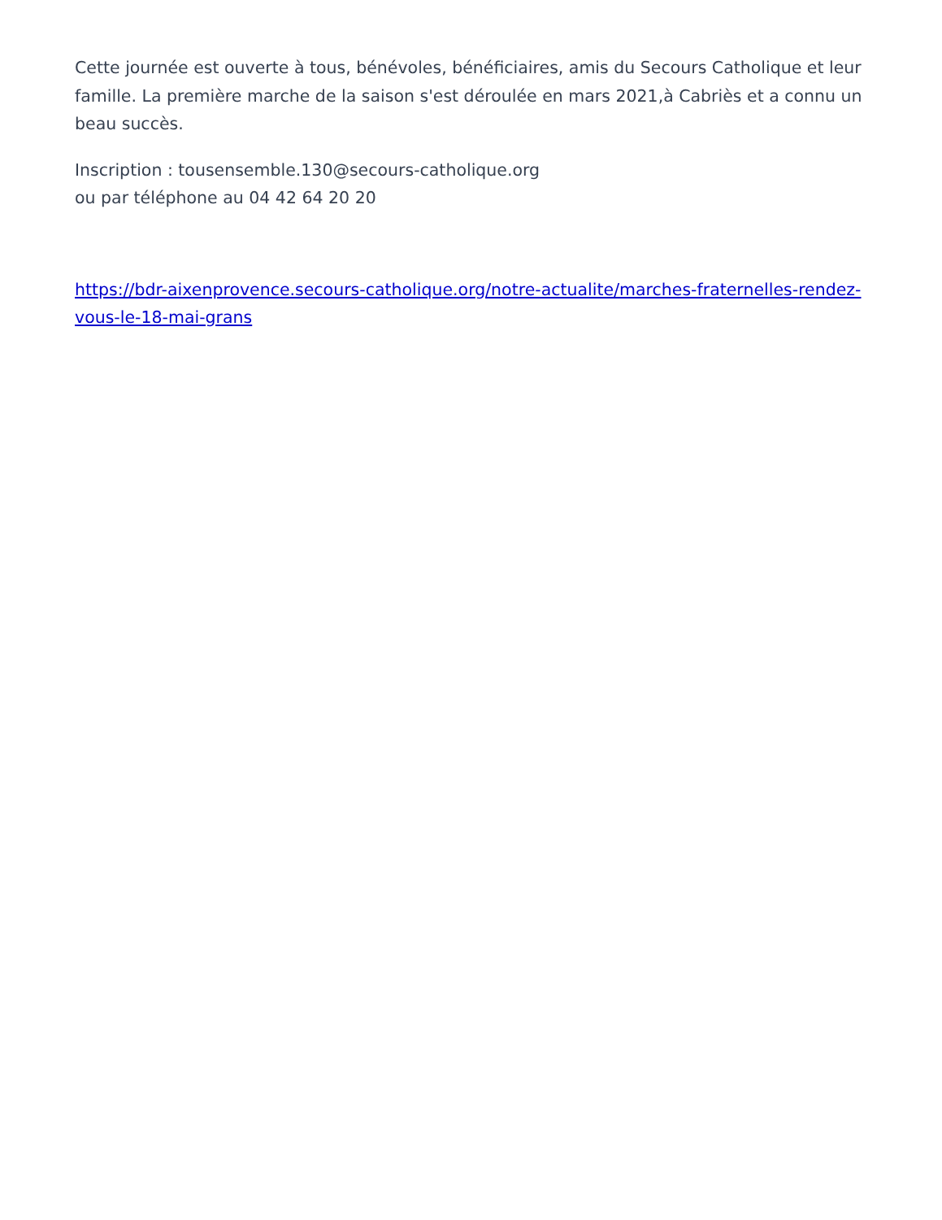Cette journée est ouverte à tous, bénévoles, bénéficiaires, amis du Secours Catholique et leur famille. La première marche de la saison s'est déroulée en mars 2021,à Cabriès et a connu un beau succès.
Inscription : tousensemble.130@secours-catholique.org
ou par téléphone au 04 42 64 20 20
https://bdr-aixenprovence.secours-catholique.org/notre-actualite/marches-fraternelles-rendez-vous-le-18-mai-grans